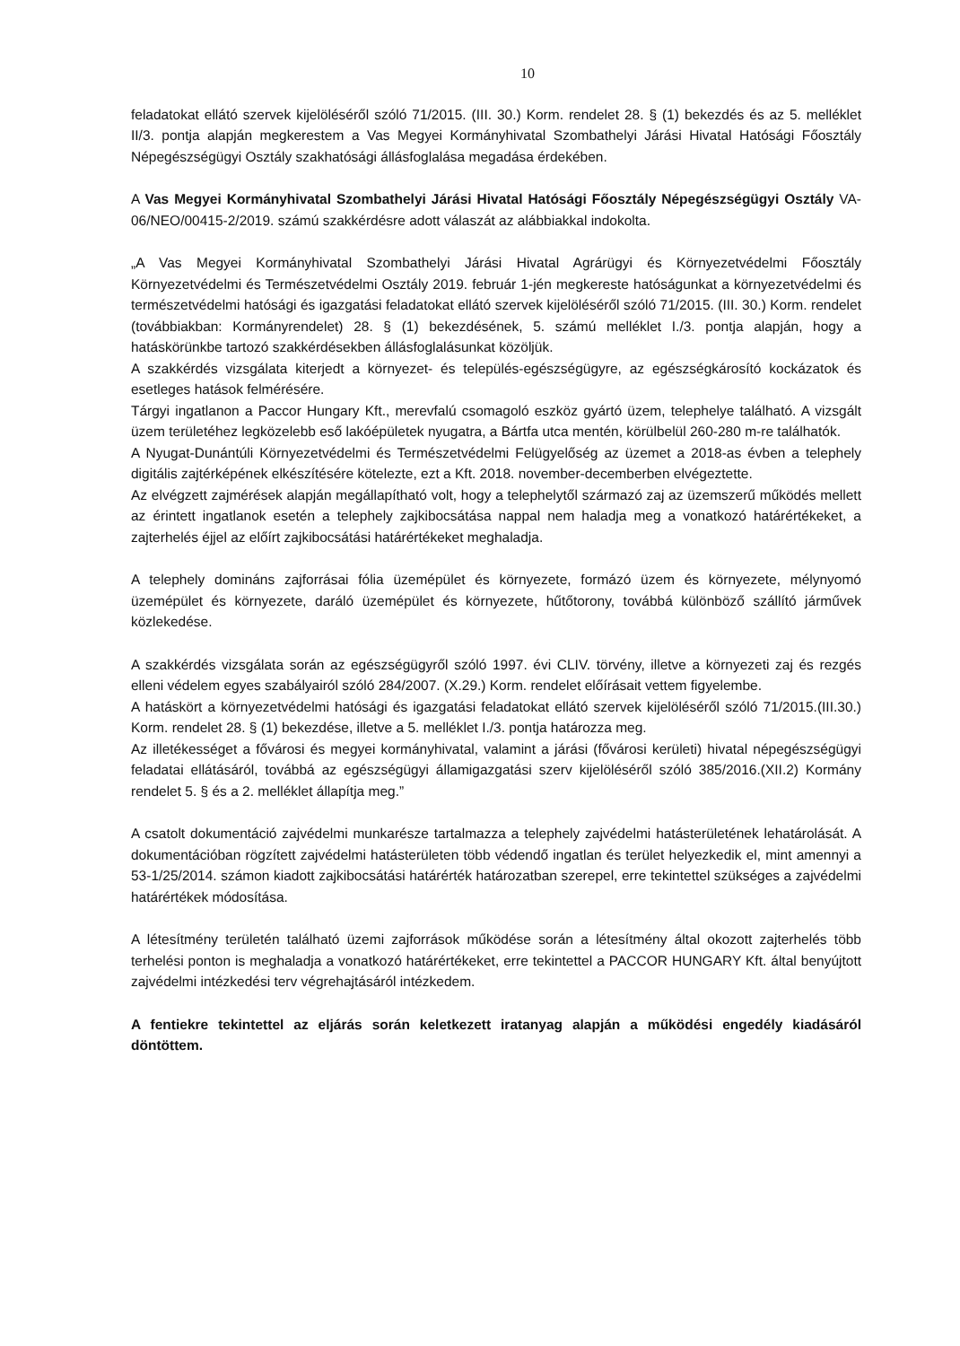10
feladatokat ellátó szervek kijelöléséről szóló 71/2015. (III. 30.) Korm. rendelet 28. § (1) bekezdés és az 5. melléklet II/3. pontja alapján megkerestem a Vas Megyei Kormányhivatal Szombathelyi Járási Hivatal Hatósági Főosztály Népegészségügyi Osztály szakhatósági állásfoglalása megadása érdekében.
A Vas Megyei Kormányhivatal Szombathelyi Járási Hivatal Hatósági Főosztály Népegészségügyi Osztály VA-06/NEO/00415-2/2019. számú szakkérdésre adott válaszát az alábbiakkal indokolta.
„A Vas Megyei Kormányhivatal Szombathelyi Járási Hivatal Agrárügyi és Környezetvédelmi Főosztály Környezetvédelmi és Természetvédelmi Osztály 2019. február 1-jén megkereste hatóságunkat a környezetvédelmi és természetvédelmi hatósági és igazgatási feladatokat ellátó szervek kijelöléséről szóló 71/2015. (III. 30.) Korm. rendelet (továbbiakban: Kormányrendelet) 28. § (1) bekezdésének, 5. számú melléklet I./3. pontja alapján, hogy a hatáskörünkbe tartozó szakkérdésekben állásfoglalásunkat közöljük.
A szakkérdés vizsgálata kiterjedt a környezet- és település-egészségügyre, az egészségkárosító kockázatok és esetleges hatások felmérésére.
Tárgyi ingatlanon a Paccor Hungary Kft., merevfalú csomagoló eszköz gyártó üzem, telephelye található. A vizsgált üzem területéhez legközelebb eső lakóépületek nyugatra, a Bártfa utca mentén, körülbelül 260-280 m-re találhatók.
A Nyugat-Dunántúli Környezetvédelmi és Természetvédelmi Felügyelőség az üzemet a 2018-as évben a telephely digitális zajtérképének elkészítésére kötelezte, ezt a Kft. 2018. november-decemberben elvégeztette.
Az elvégzett zajmérések alapján megállapítható volt, hogy a telephelytől származó zaj az üzemszerű működés mellett az érintett ingatlanok esetén a telephely zajkibocsátása nappal nem haladja meg a vonatkozó határértékeket, a zajterhelés éjjel az előírt zajkibocsátási határértékeket meghaladja.
A telephely domináns zajforrásai fólia üzemépület és környezete, formázó üzem és környezete, mélynyomó üzemépület és környezete, daráló üzemépület és környezete, hűtőtorony, továbbá különböző szállító járművek közlekedése.
A szakkérdés vizsgálata során az egészségügyről szóló 1997. évi CLIV. törvény, illetve a környezeti zaj és rezgés elleni védelem egyes szabályairól szóló 284/2007. (X.29.) Korm. rendelet előírásait vettem figyelembe.
A hatáskört a környezetvédelmi hatósági és igazgatási feladatokat ellátó szervek kijelöléséről szóló 71/2015.(III.30.) Korm. rendelet 28. § (1) bekezdése, illetve a 5. melléklet I./3. pontja határozza meg.
Az illetékességet a fővárosi és megyei kormányhivatal, valamint a járási (fővárosi kerületi) hivatal népegészségügyi feladatai ellátásáról, továbbá az egészségügyi államigazgatási szerv kijelöléséről szóló 385/2016.(XII.2) Kormány rendelet 5. § és a 2. melléklet állapítja meg.”
A csatolt dokumentáció zajvédelmi munkarésze tartalmazza a telephely zajvédelmi hatásterületének lehatárolását. A dokumentációban rögzített zajvédelmi hatásterületen több védendő ingatlan és terület helyezkedik el, mint amennyi a 53-1/25/2014. számon kiadott zajkibocsátási határérték határozatban szerepel, erre tekintettel szükséges a zajvédelmi határértékek módosítása.
A létesítmény területén található üzemi zajforrások működése során a létesítmény által okozott zajterhelés több terhelési ponton is meghaladja a vonatkozó határértékeket, erre tekintettel a PACCOR HUNGARY Kft. által benyújtott zajvédelmi intézkedési terv végrehajtásáról intézkedem.
A fentiekre tekintettel az eljárás során keletkezett iratanyag alapján a működési engedély kiadásáról döntöttem.